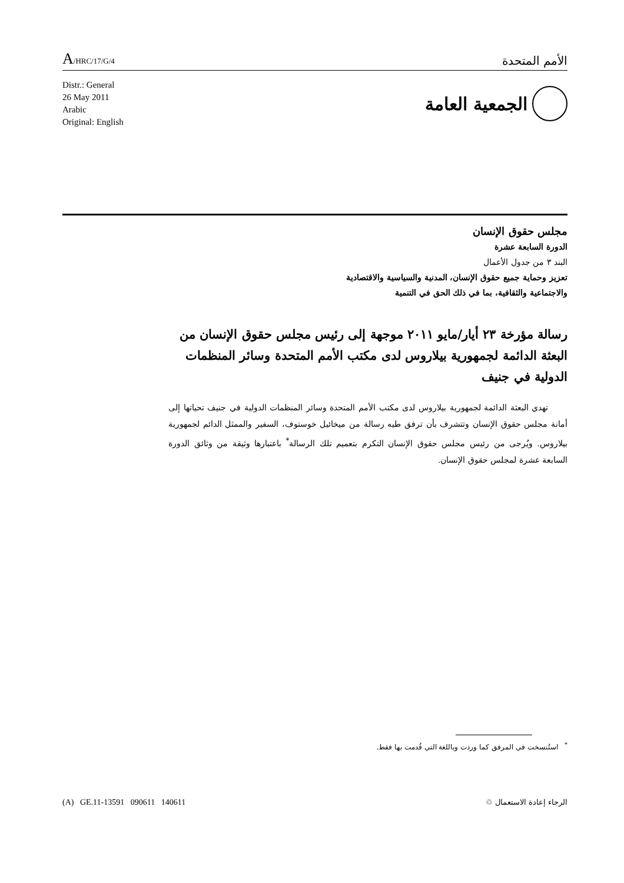A/HRC/17/G/4
الأمم المتحدة
Distr.: General
26 May 2011
Arabic
Original: English
الجمعية العامة
مجلس حقوق الإنسان
الدورة السابعة عشرة
البند ٣ من جدول الأعمال
تعزيز وحماية جميع حقوق الإنسان، المدنية والسياسية والاقتصادية
والاجتماعية والثقافية، بما في ذلك الحق في التنمية
رسالة مؤرخة ٢٣ أيار/مايو ٢٠١١ موجهة إلى رئيس مجلس حقوق الإنسان من البعثة الدائمة لجمهورية بيلاروس لدى مكتب الأمم المتحدة وسائر المنظمات الدولية في جنيف
تهدي البعثة الدائمة لجمهورية بيلاروس لدى مكتب الأمم المتحدة وسائر المنظمات الدولية في جنيف تحياتها إلى أمانة مجلس حقوق الإنسان وتتشرف بأن ترفق طيه رسالة من ميخائيل خوستوف، السفير والممثل الدائم لجمهورية بيلاروس. ويُرجى من رئيس مجلس حقوق الإنسان التكرم بتعميم تلك الرسالة<sup>*</sup> باعتبارها وثيقة من وثائق الدورة السابعة عشرة لمجلس حقوق الإنسان.
<sup>*</sup> استُنسخت في المرفق كما وردت وباللغة التي قُدمت بها فقط.
(A) GE.11-13591 090611 140611
الرجاء إعادة الاستعمال ♲